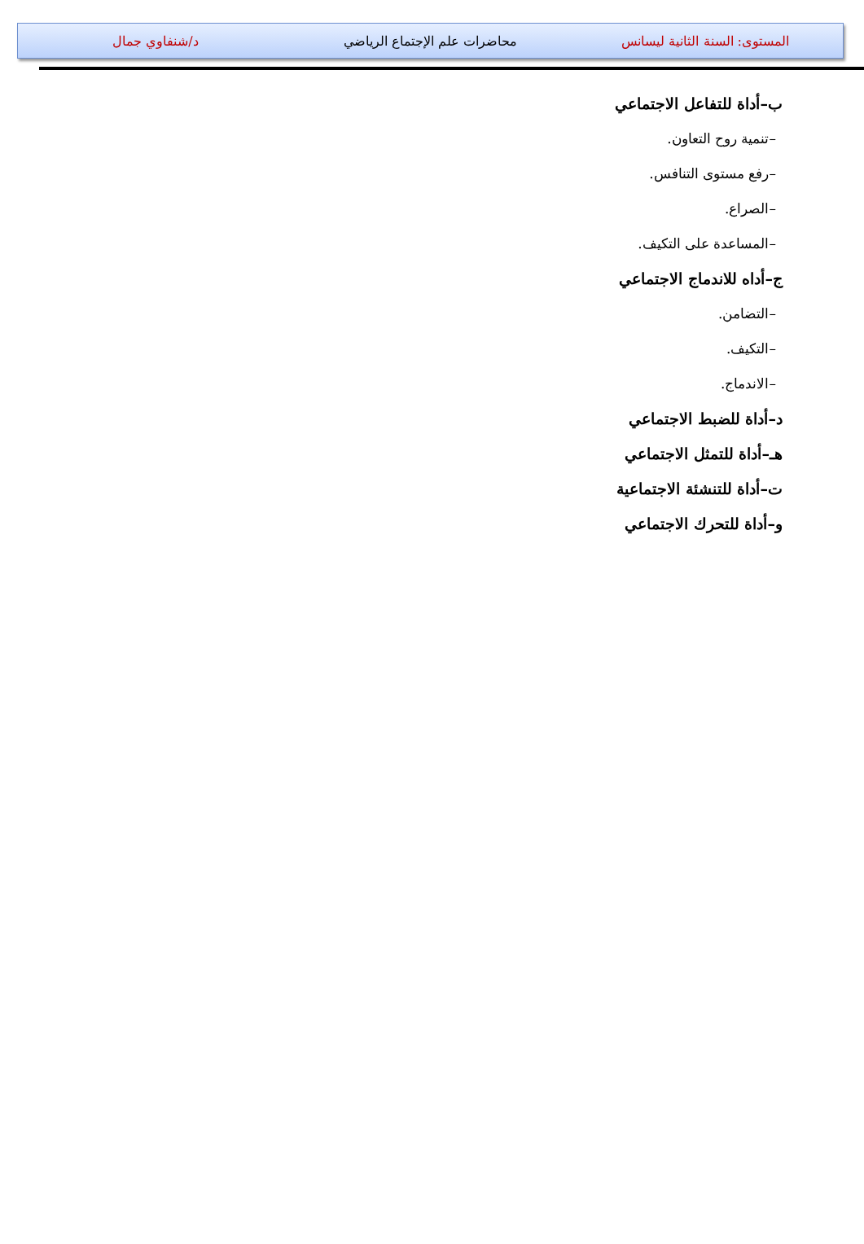المستوى: السنة الثانية ليسانس محاضرات علم الإجتماع الرياضي د/شنفاوي جمال
ب–أداة للتفاعل الاجتماعي
–تنمية روح التعاون.
–رفع مستوى التنافس.
–الصراع.
–المساعدة على التكيف.
ج–أداه للاندماج الاجتماعي
–التضامن.
–التكيف.
–الاندماج.
د–أداة للضبط الاجتماعي
هـ–أداة للتمثل الاجتماعي
ت–أداة للتنشئة الاجتماعية
و–أداة للتحرك الاجتماعي